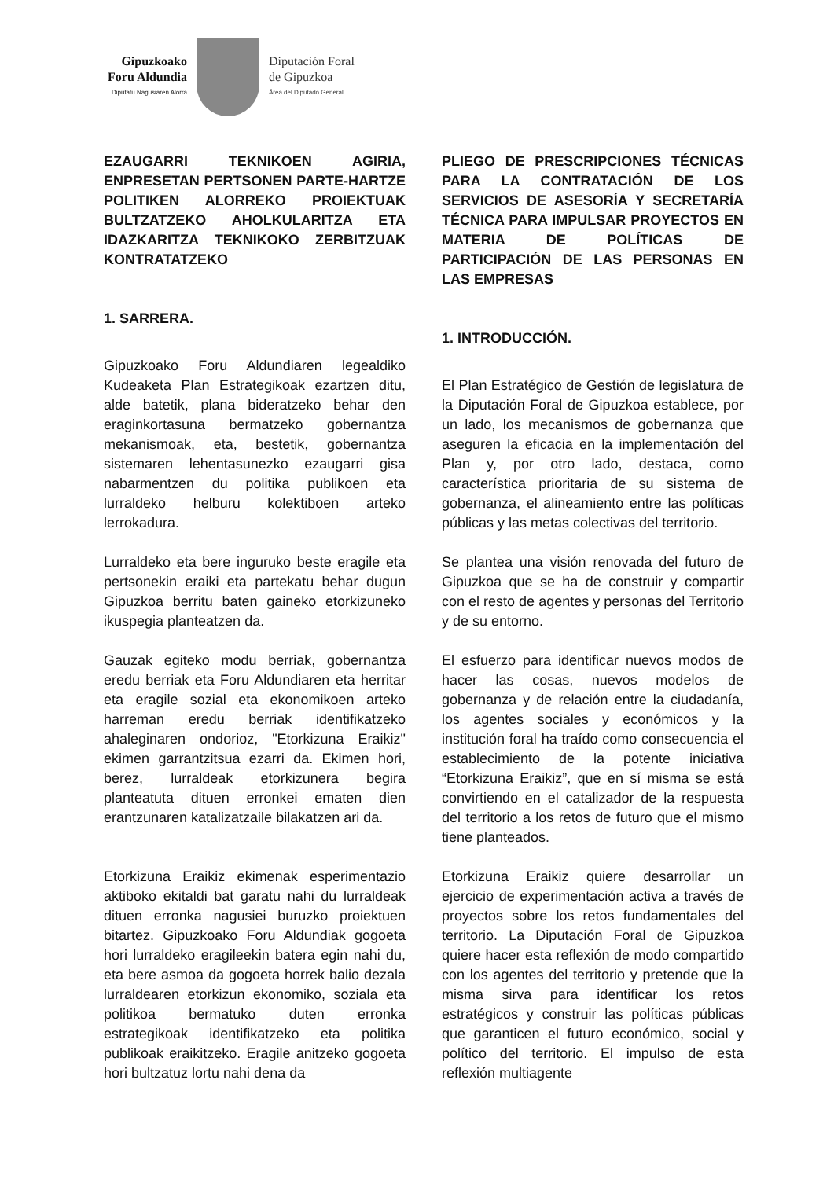Gipuzkoako
Foru Aldundia
Diputatu Nagusiaren Alorra
Diputación Foral
de Gipuzkoa
Área del Diputado General
EZAUGARRI TEKNIKOEN AGIRIA, ENPRESETAN PERTSONEN PARTE-HARTZE POLITIKEN ALORREKO PROIEKTUAK BULTZATZEKO AHOLKULARITZA ETA IDAZKARITZA TEKNIKOKO ZERBITZUAK KONTRATATZEKO
1. SARRERA.
Gipuzkoako Foru Aldundiaren legealdiko Kudeaketa Plan Estrategikoak ezartzen ditu, alde batetik, plana bideratzeko behar den eraginkortasuna bermatzeko gobernantza mekanismoak, eta, bestetik, gobernantza sistemaren lehentasunezko ezaugarri gisa nabarmentzen du politika publikoen eta lurraldeko helburu kolektiboen arteko lerrokadura.
Lurraldeko eta bere inguruko beste eragile eta pertsonekin eraiki eta partekatu behar dugun Gipuzkoa berritu baten gaineko etorkizuneko ikuspegia planteatzen da.
Gauzak egiteko modu berriak, gobernantza eredu berriak eta Foru Aldundiaren eta herritar eta eragile sozial eta ekonomikoen arteko harreman eredu berriak identifikatzeko ahaleginaren ondorioz, "Etorkizuna Eraikiz" ekimen garrantzitsua ezarri da. Ekimen hori, berez, lurraldeak etorkizunera begira planteatuta dituen erronkei ematen dien erantzunaren katalizatzaile bilakatzen ari da.
Etorkizuna Eraikiz ekimenak esperimentazio aktiboko ekitaldi bat garatu nahi du lurraldeak dituen erronka nagusiei buruzko proiektuen bitartez. Gipuzkoako Foru Aldundiak gogoeta hori lurraldeko eragileekin batera egin nahi du, eta bere asmoa da gogoeta horrek balio dezala lurraldearen etorkizun ekonomiko, soziala eta politikoa bermatuko duten erronka estrategikoak identifikatzeko eta politika publikoak eraikitzeko. Eragile anitzeko gogoeta hori bultzatuz lortu nahi dena da
PLIEGO DE PRESCRIPCIONES TÉCNICAS PARA LA CONTRATACIÓN DE LOS SERVICIOS DE ASESORÍA Y SECRETARÍA TÉCNICA PARA IMPULSAR PROYECTOS EN MATERIA DE POLÍTICAS DE PARTICIPACIÓN DE LAS PERSONAS EN LAS EMPRESAS
1. INTRODUCCIÓN.
El Plan Estratégico de Gestión de legislatura de la Diputación Foral de Gipuzkoa establece, por un lado, los mecanismos de gobernanza que aseguren la eficacia en la implementación del Plan y, por otro lado, destaca, como característica prioritaria de su sistema de gobernanza, el alineamiento entre las políticas públicas y las metas colectivas del territorio.
Se plantea una visión renovada del futuro de Gipuzkoa que se ha de construir y compartir con el resto de agentes y personas del Territorio y de su entorno.
El esfuerzo para identificar nuevos modos de hacer las cosas, nuevos modelos de gobernanza y de relación entre la ciudadanía, los agentes sociales y económicos y la institución foral ha traído como consecuencia el establecimiento de la potente iniciativa “Etorkizuna Eraikiz”, que en sí misma se está convirtiendo en el catalizador de la respuesta del territorio a los retos de futuro que el mismo tiene planteados.
Etorkizuna Eraikiz quiere desarrollar un ejercicio de experimentación activa a través de proyectos sobre los retos fundamentales del territorio. La Diputación Foral de Gipuzkoa quiere hacer esta reflexión de modo compartido con los agentes del territorio y pretende que la misma sirva para identificar los retos estratégicos y construir las políticas públicas que garanticen el futuro económico, social y político del territorio. El impulso de esta reflexión multiagente